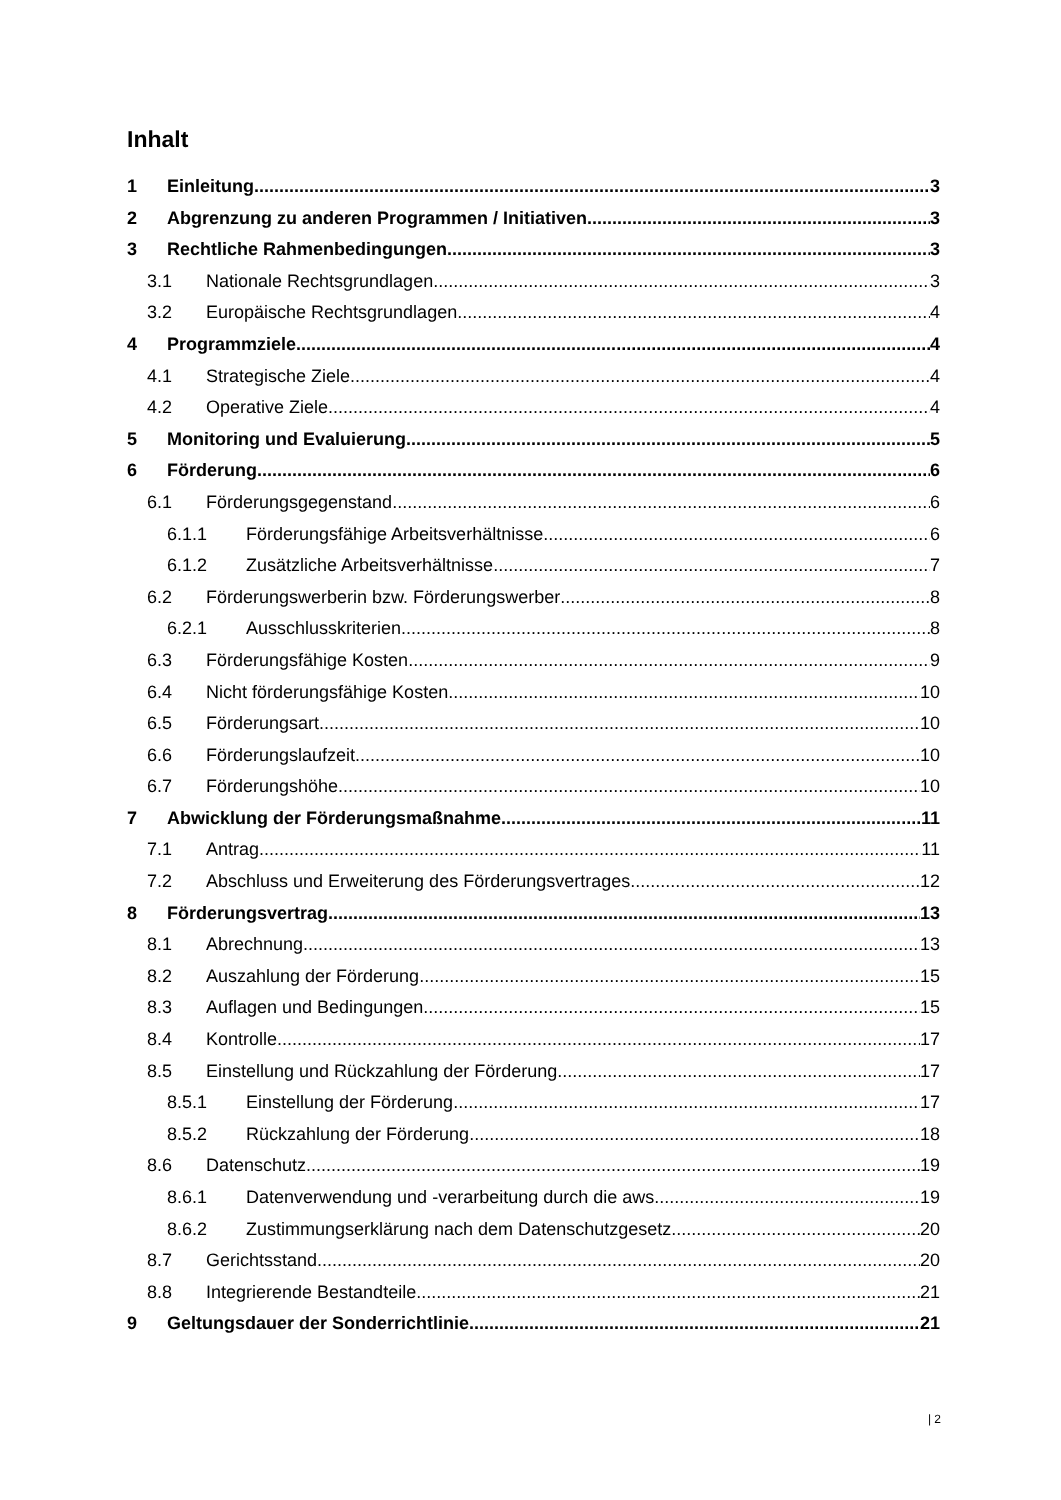Inhalt
1 Einleitung 3
2 Abgrenzung zu anderen Programmen / Initiativen 3
3 Rechtliche Rahmenbedingungen 3
3.1 Nationale Rechtsgrundlagen 3
3.2 Europäische Rechtsgrundlagen 4
4 Programmziele 4
4.1 Strategische Ziele 4
4.2 Operative Ziele 4
5 Monitoring und Evaluierung 5
6 Förderung 6
6.1 Förderungsgegenstand 6
6.1.1 Förderungsfähige Arbeitsverhältnisse 6
6.1.2 Zusätzliche Arbeitsverhältnisse 7
6.2 Förderungswerberin bzw. Förderungswerber 8
6.2.1 Ausschlusskriterien 8
6.3 Förderungsfähige Kosten 9
6.4 Nicht förderungsfähige Kosten 10
6.5 Förderungsart 10
6.6 Förderungslaufzeit 10
6.7 Förderungshöhe 10
7 Abwicklung der Förderungsmaßnahme 11
7.1 Antrag 11
7.2 Abschluss und Erweiterung des Förderungsvertrages 12
8 Förderungsvertrag 13
8.1 Abrechnung 13
8.2 Auszahlung der Förderung 15
8.3 Auflagen und Bedingungen 15
8.4 Kontrolle 17
8.5 Einstellung und Rückzahlung der Förderung 17
8.5.1 Einstellung der Förderung 17
8.5.2 Rückzahlung der Förderung 18
8.6 Datenschutz 19
8.6.1 Datenverwendung und -verarbeitung durch die aws 19
8.6.2 Zustimmungserklärung nach dem Datenschutzgesetz 20
8.7 Gerichtsstand 20
8.8 Integrierende Bestandteile 21
9 Geltungsdauer der Sonderrichtlinie 21
| 2